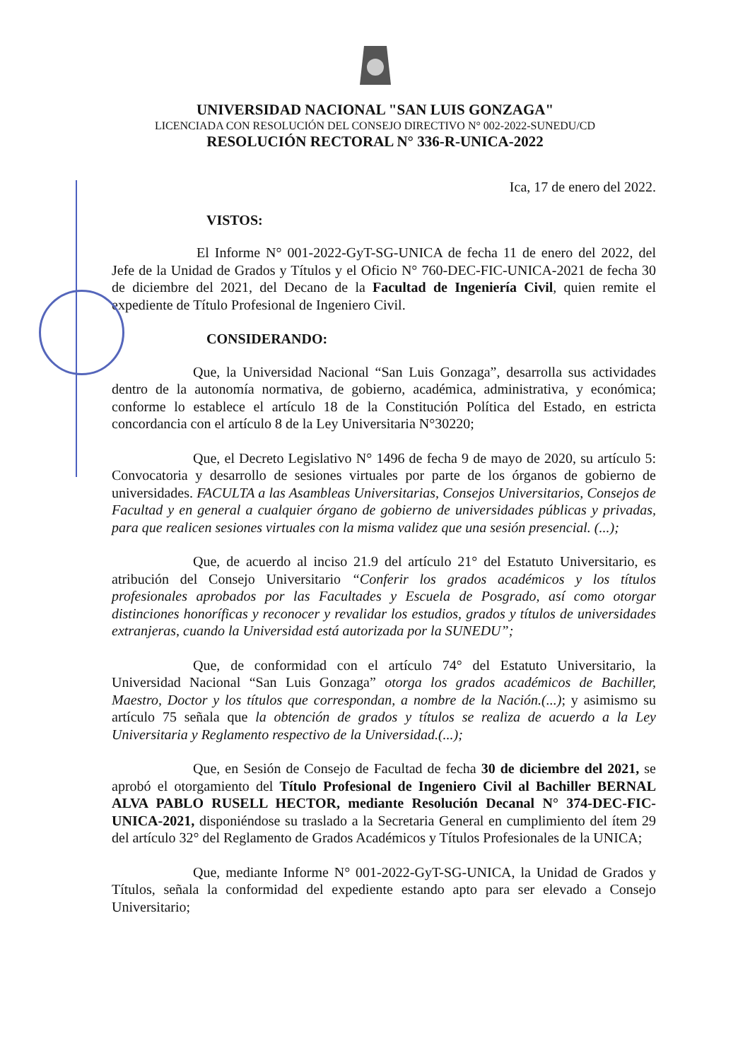UNIVERSIDAD NACIONAL "SAN LUIS GONZAGA"
LICENCIADA CON RESOLUCIÓN DEL CONSEJO DIRECTIVO N° 002-2022-SUNEDU/CD
RESOLUCIÓN RECTORAL N° 336-R-UNICA-2022
Ica, 17 de enero del 2022.
VISTOS:
El Informe N° 001-2022-GyT-SG-UNICA de fecha 11 de enero del 2022, del Jefe de la Unidad de Grados y Títulos y el Oficio N° 760-DEC-FIC-UNICA-2021 de fecha 30 de diciembre del 2021, del Decano de la Facultad de Ingeniería Civil, quien remite el expediente de Título Profesional de Ingeniero Civil.
CONSIDERANDO:
Que, la Universidad Nacional “San Luis Gonzaga”, desarrolla sus actividades dentro de la autonomía normativa, de gobierno, académica, administrativa, y económica; conforme lo establece el artículo 18 de la Constitución Política del Estado, en estricta concordancia con el artículo 8 de la Ley Universitaria N°30220;
Que, el Decreto Legislativo N° 1496 de fecha 9 de mayo de 2020, su artículo 5: Convocatoria y desarrollo de sesiones virtuales por parte de los órganos de gobierno de universidades. FACULTA a las Asambleas Universitarias, Consejos Universitarios, Consejos de Facultad y en general a cualquier órgano de gobierno de universidades públicas y privadas, para que realicen sesiones virtuales con la misma validez que una sesión presencial. (...);
Que, de acuerdo al inciso 21.9 del artículo 21° del Estatuto Universitario, es atribución del Consejo Universitario “Conferir los grados académicos y los títulos profesionales aprobados por las Facultades y Escuela de Posgrado, así como otorgar distinciones honoríficas y reconocer y revalidar los estudios, grados y títulos de universidades extranjeras, cuando la Universidad está autorizada por la SUNEDU”;
Que, de conformidad con el artículo 74° del Estatuto Universitario, la Universidad Nacional “San Luis Gonzaga” otorga los grados académicos de Bachiller, Maestro, Doctor y los títulos que correspondan, a nombre de la Nación.(...); y asimismo su artículo 75 señala que la obtención de grados y títulos se realiza de acuerdo a la Ley Universitaria y Reglamento respectivo de la Universidad.(...);
Que, en Sesión de Consejo de Facultad de fecha 30 de diciembre del 2021, se aprobó el otorgamiento del Título Profesional de Ingeniero Civil al Bachiller BERNAL ALVA PABLO RUSELL HECTOR, mediante Resolución Decanal N° 374-DEC-FIC-UNICA-2021, disponiéndose su traslado a la Secretaria General en cumplimiento del ítem 29 del artículo 32° del Reglamento de Grados Académicos y Títulos Profesionales de la UNICA;
Que, mediante Informe N° 001-2022-GyT-SG-UNICA, la Unidad de Grados y Títulos, señala la conformidad del expediente estando apto para ser elevado a Consejo Universitario;